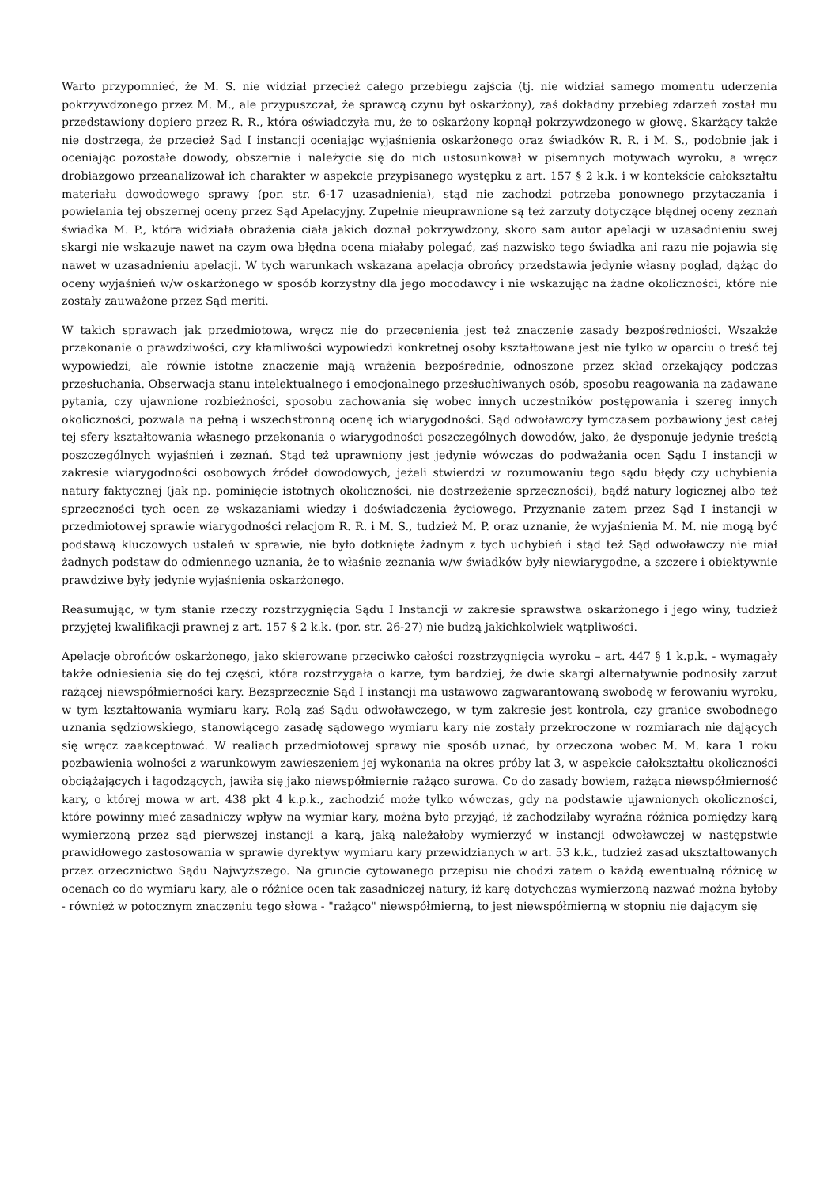Warto przypomnieć, że M. S. nie widział przecież całego przebiegu zajścia (tj. nie widział samego momentu uderzenia pokrzywdzonego przez M. M., ale przypuszczał, że sprawcą czynu był oskarżony), zaś dokładny przebieg zdarzeń został mu przedstawiony dopiero przez R. R., która oświadczyła mu, że to oskarżony kopnął pokrzywdzonego w głowę. Skarżący także nie dostrzega, że przecież Sąd I instancji oceniając wyjaśnienia oskarżonego oraz świadków R. R. i M. S., podobnie jak i oceniając pozostałe dowody, obszernie i należycie się do nich ustosunkował w pisemnych motywach wyroku, a wręcz drobiazgowo przeanalizował ich charakter w aspekcie przypisanego występku z art. 157 § 2 k.k. i w kontekście całokształtu materiału dowodowego sprawy (por. str. 6-17 uzasadnienia), stąd nie zachodzi potrzeba ponownego przytaczania i powielania tej obszernej oceny przez Sąd Apelacyjny. Zupełnie nieuprawnione są też zarzuty dotyczące błędnej oceny zeznań świadka M. P., która widziała obrażenia ciała jakich doznał pokrzywdzony, skoro sam autor apelacji w uzasadnieniu swej skargi nie wskazuje nawet na czym owa błędna ocena miałaby polegać, zaś nazwisko tego świadka ani razu nie pojawia się nawet w uzasadnieniu apelacji. W tych warunkach wskazana apelacja obrońcy przedstawia jedynie własny pogląd, dążąc do oceny wyjaśnień w/w oskarżonego w sposób korzystny dla jego mocodawcy i nie wskazując na żadne okoliczności, które nie zostały zauważone przez Sąd meriti.
W takich sprawach jak przedmiotowa, wręcz nie do przecenienia jest też znaczenie zasady bezpośredniości. Wszakże przekonanie o prawdziwości, czy kłamliwości wypowiedzi konkretnej osoby kształtowane jest nie tylko w oparciu o treść tej wypowiedzi, ale równie istotne znaczenie mają wrażenia bezpośrednie, odnoszone przez skład orzekający podczas przesłuchania. Obserwacja stanu intelektualnego i emocjonalnego przesłuchiwanych osób, sposobu reagowania na zadawane pytania, czy ujawnione rozbieżności, sposobu zachowania się wobec innych uczestników postępowania i szereg innych okoliczności, pozwala na pełną i wszechstronną ocenę ich wiarygodności. Sąd odwoławczy tymczasem pozbawiony jest całej tej sfery kształtowania własnego przekonania o wiarygodności poszczególnych dowodów, jako, że dysponuje jedynie treścią poszczególnych wyjaśnień i zeznań. Stąd też uprawniony jest jedynie wówczas do podważania ocen Sądu I instancji w zakresie wiarygodności osobowych źródeł dowodowych, jeżeli stwierdzi w rozumowaniu tego sądu błędy czy uchybienia natury faktycznej (jak np. pominięcie istotnych okoliczności, nie dostrzeżenie sprzeczności), bądź natury logicznej albo też sprzeczności tych ocen ze wskazaniami wiedzy i doświadczenia życiowego. Przyznanie zatem przez Sąd I instancji w przedmiotowej sprawie wiarygodności relacjom R. R. i M. S., tudzież M. P. oraz uznanie, że wyjaśnienia M. M. nie mogą być podstawą kluczowych ustaleń w sprawie, nie było dotknięte żadnym z tych uchybień i stąd też Sąd odwoławczy nie miał żadnych podstaw do odmiennego uznania, że to właśnie zeznania w/w świadków były niewiarygodne, a szczere i obiektywnie prawdziwe były jedynie wyjaśnienia oskarżonego.
Reasumując, w tym stanie rzeczy rozstrzygnięcia Sądu I Instancji w zakresie sprawstwa oskarżonego i jego winy, tudzież przyjętej kwalifikacji prawnej z art. 157 § 2 k.k. (por. str. 26-27) nie budzą jakichkolwiek wątpliwości.
Apelacje obrońców oskarżonego, jako skierowane przeciwko całości rozstrzygnięcia wyroku – art. 447 § 1 k.p.k. - wymagały także odniesienia się do tej części, która rozstrzygała o karze, tym bardziej, że dwie skargi alternatywnie podnosiły zarzut rażącej niewspółmierności kary. Bezsprzecznie Sąd I instancji ma ustawowo zagwarantowaną swobodę w ferowaniu wyroku, w tym kształtowania wymiaru kary. Rolą zaś Sądu odwoławczego, w tym zakresie jest kontrola, czy granice swobodnego uznania sędziowskiego, stanowiącego zasadę sądowego wymiaru kary nie zostały przekroczone w rozmiarach nie dających się wręcz zaakceptować. W realiach przedmiotowej sprawy nie sposób uznać, by orzeczona wobec M. M. kara 1 roku pozbawienia wolności z warunkowym zawieszeniem jej wykonania na okres próby lat 3, w aspekcie całokształtu okoliczności obciążających i łagodzących, jawiła się jako niewspółmiernie rażąco surowa. Co do zasady bowiem, rażąca niewspółmierność kary, o której mowa w art. 438 pkt 4 k.p.k., zachodzić może tylko wówczas, gdy na podstawie ujawnionych okoliczności, które powinny mieć zasadniczy wpływ na wymiar kary, można było przyjąć, iż zachodziłaby wyraźna różnica pomiędzy karą wymierzoną przez sąd pierwszej instancji a karą, jaką należałoby wymierzyć w instancji odwoławczej w następstwie prawidłowego zastosowania w sprawie dyrektyw wymiaru kary przewidzianych w art. 53 k.k., tudzież zasad ukształtowanych przez orzecznictwo Sądu Najwyższego. Na gruncie cytowanego przepisu nie chodzi zatem o każdą ewentualną różnicę w ocenach co do wymiaru kary, ale o różnice ocen tak zasadniczej natury, iż karę dotychczas wymierzoną nazwać można byłoby - również w potocznym znaczeniu tego słowa - "rażąco" niewspółmierną, to jest niewspółmierną w stopniu nie dającym się